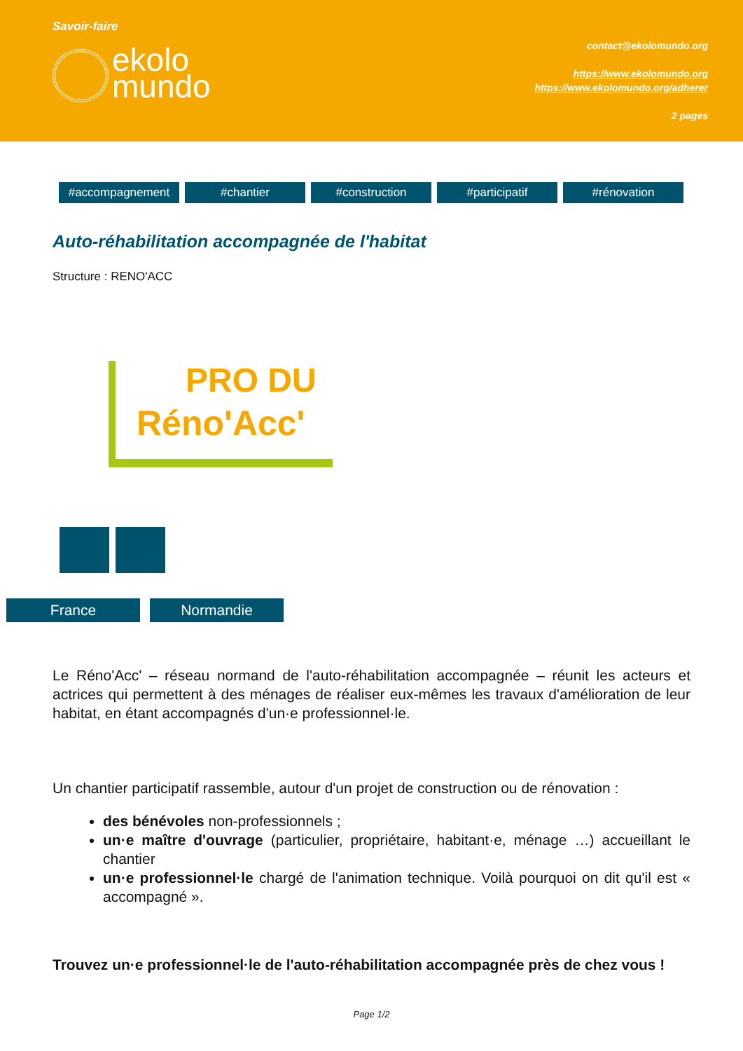Savoir-faire
ekolo
mundo
contact@ekolomundo.org
https://www.ekolomundo.org
https://www.ekolomundo.org/adherer
2 pages
#accompagnement #chantier #construction #participatif #rénovation
Auto-réhabilitation accompagnée de l'habitat
Structure : RENO'ACC
PRO DU
Réno'Acc'
France Normandie
Le Réno'Acc' – réseau normand de l'auto-réhabilitation accompagnée – réunit les acteurs et actrices qui permettent à des ménages de réaliser eux-mêmes les travaux d'amélioration de leur habitat, en étant accompagnés d'un·e professionnel·le.
Un chantier participatif rassemble, autour d'un projet de construction ou de rénovation :
des bénévoles non-professionnels ;
un·e maître d'ouvrage (particulier, propriétaire, habitant·e, ménage …) accueillant le chantier
un·e professionnel·le chargé de l'animation technique. Voilà pourquoi on dit qu'il est « accompagné ».
Trouvez un·e professionnel·le de l'auto-réhabilitation accompagnée près de chez vous !
Page 1/2